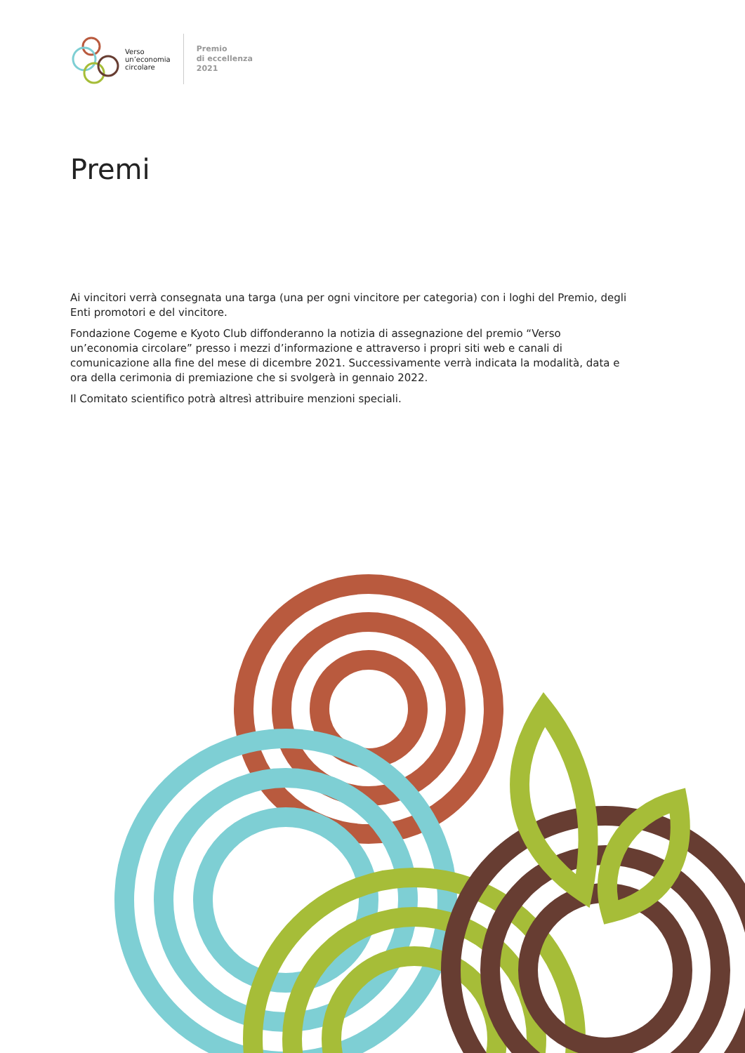Verso
un’economia
circolare
Premio
di eccellenza
2021
Premi
Ai vincitori verrà consegnata una targa (una per ogni vincitore per categoria) con i loghi del Premio, degli Enti promotori e del vincitore.
Fondazione Cogeme e Kyoto Club diffonderanno la notizia di assegnazione del premio “Verso un’economia circolare” presso i mezzi d’informazione e attraverso i propri siti web e canali di comunicazione alla fine del mese di dicembre 2021. Successivamente verrà indicata la modalità, data e ora della cerimonia di premiazione che si svolgerà in gennaio 2022.
Il Comitato scientifico potrà altresì attribuire menzioni speciali.